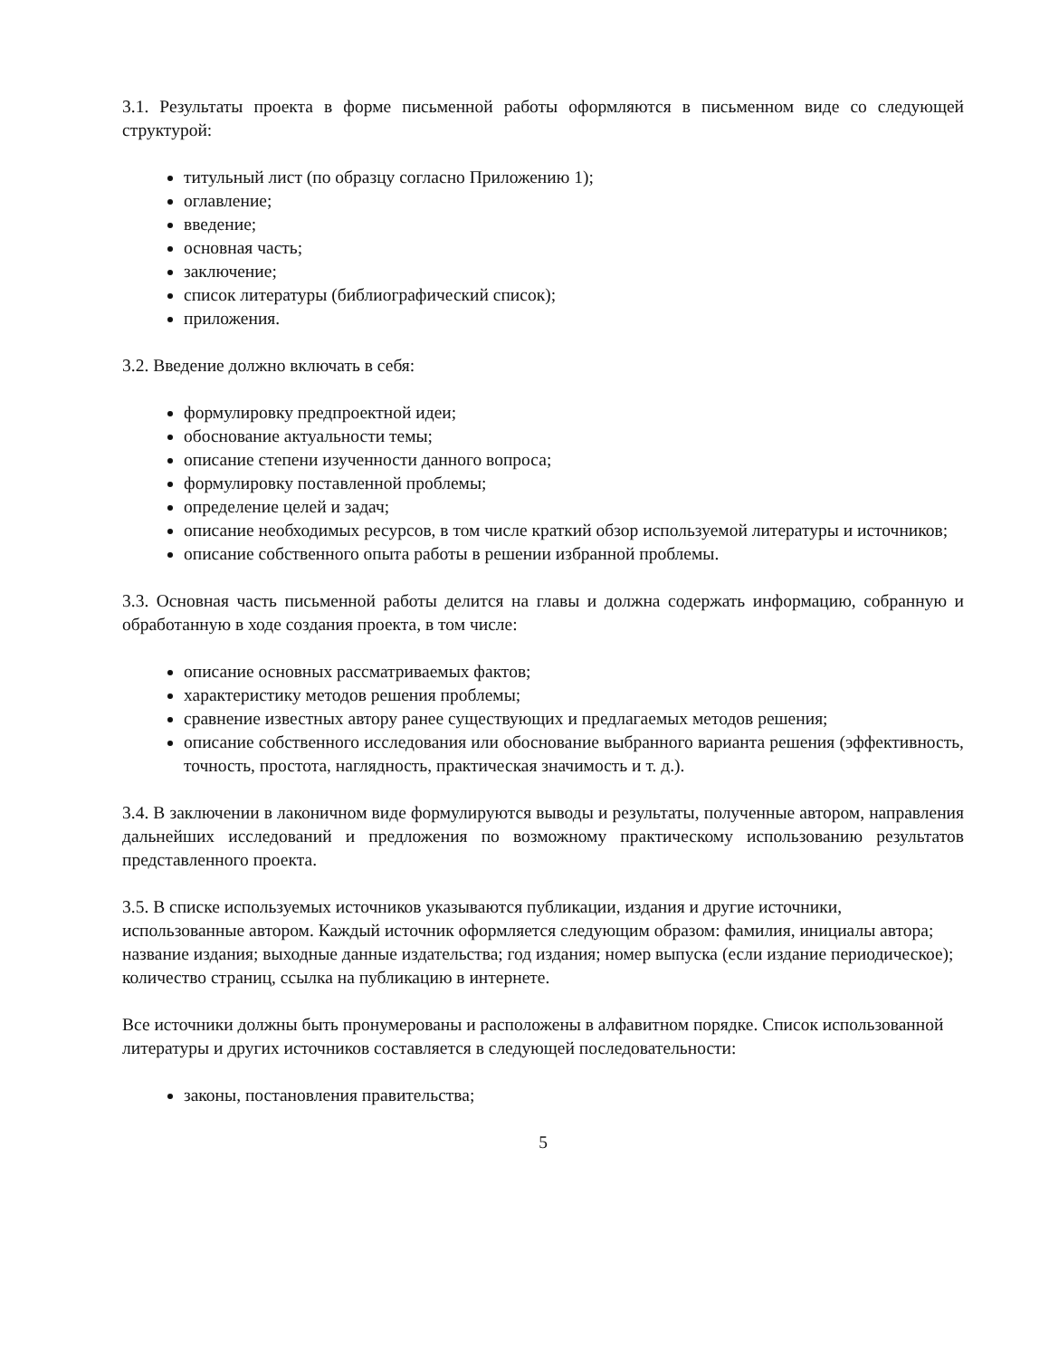3.1. Результаты проекта в форме письменной работы оформляются в письменном виде со следующей структурой:
титульный лист (по образцу согласно Приложению 1);
оглавление;
введение;
основная часть;
заключение;
список литературы (библиографический список);
приложения.
3.2. Введение должно включать в себя:
формулировку предпроектной идеи;
обоснование актуальности темы;
описание степени изученности данного вопроса;
формулировку поставленной проблемы;
определение целей и задач;
описание необходимых ресурсов, в том числе краткий обзор используемой литературы и источников;
описание собственного опыта работы в решении избранной проблемы.
3.3. Основная часть письменной работы делится на главы и должна содержать информацию, собранную и обработанную в ходе создания проекта, в том числе:
описание основных рассматриваемых фактов;
характеристику методов решения проблемы;
сравнение известных автору ранее существующих и предлагаемых методов решения;
описание собственного исследования или обоснование выбранного варианта решения (эффективность, точность, простота, наглядность, практическая значимость и т. д.).
3.4. В заключении в лаконичном виде формулируются выводы и результаты, полученные автором, направления дальнейших исследований и предложения по возможному практическому использованию результатов представленного проекта.
3.5. В списке используемых источников указываются публикации, издания и другие источники, использованные автором. Каждый источник оформляется следующим образом: фамилия, инициалы автора; название издания; выходные данные издательства; год издания; номер выпуска (если издание периодическое); количество страниц, ссылка на публикацию в интернете.
Все источники должны быть пронумерованы и расположены в алфавитном порядке. Список использованной литературы и других источников составляется в следующей последовательности:
законы, постановления правительства;
5